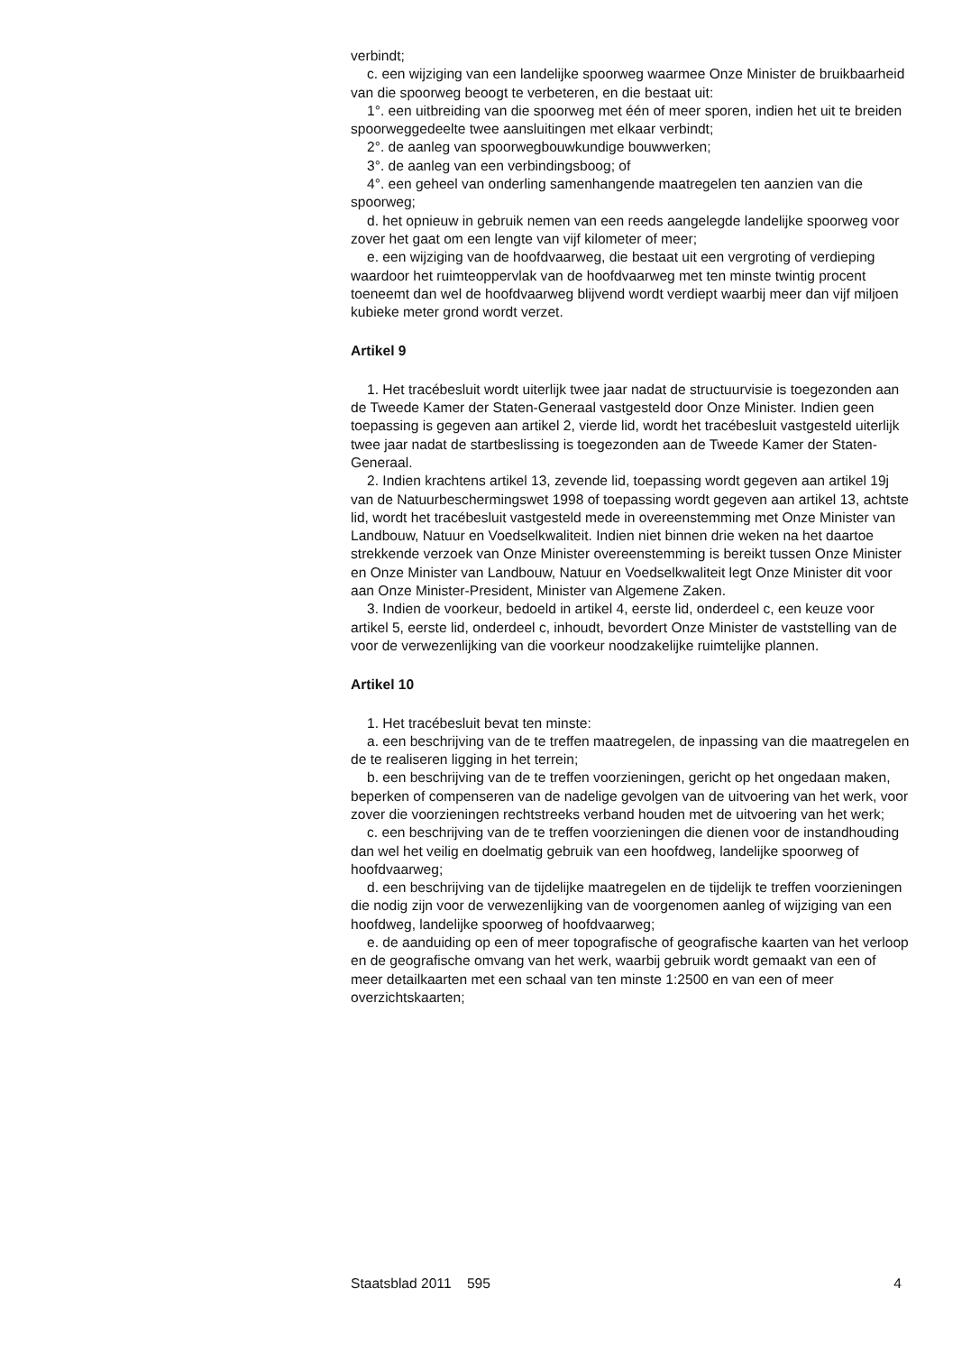verbindt;
c. een wijziging van een landelijke spoorweg waarmee Onze Minister de bruikbaarheid van die spoorweg beoogt te verbeteren, en die bestaat uit:
1°. een uitbreiding van die spoorweg met één of meer sporen, indien het uit te breiden spoorweggedeelte twee aansluitingen met elkaar verbindt;
2°. de aanleg van spoorwegbouwkundige bouwwerken;
3°. de aanleg van een verbindingsboog; of
4°. een geheel van onderling samenhangende maatregelen ten aanzien van die spoorweg;
d. het opnieuw in gebruik nemen van een reeds aangelegde landelijke spoorweg voor zover het gaat om een lengte van vijf kilometer of meer;
e. een wijziging van de hoofdvaarweg, die bestaat uit een vergroting of verdieping waardoor het ruimteoppervlak van de hoofdvaarweg met ten minste twintig procent toeneemt dan wel de hoofdvaarweg blijvend wordt verdiept waarbij meer dan vijf miljoen kubieke meter grond wordt verzet.
Artikel 9
1. Het tracébesluit wordt uiterlijk twee jaar nadat de structuurvisie is toegezonden aan de Tweede Kamer der Staten-Generaal vastgesteld door Onze Minister. Indien geen toepassing is gegeven aan artikel 2, vierde lid, wordt het tracébesluit vastgesteld uiterlijk twee jaar nadat de startbeslissing is toegezonden aan de Tweede Kamer der Staten-Generaal.
2. Indien krachtens artikel 13, zevende lid, toepassing wordt gegeven aan artikel 19j van de Natuurbeschermingswet 1998 of toepassing wordt gegeven aan artikel 13, achtste lid, wordt het tracébesluit vastgesteld mede in overeenstemming met Onze Minister van Landbouw, Natuur en Voedselkwaliteit. Indien niet binnen drie weken na het daartoe strekkende verzoek van Onze Minister overeenstemming is bereikt tussen Onze Minister en Onze Minister van Landbouw, Natuur en Voedselkwaliteit legt Onze Minister dit voor aan Onze Minister-President, Minister van Algemene Zaken.
3. Indien de voorkeur, bedoeld in artikel 4, eerste lid, onderdeel c, een keuze voor artikel 5, eerste lid, onderdeel c, inhoudt, bevordert Onze Minister de vaststelling van de voor de verwezenlijking van die voorkeur noodzakelijke ruimtelijke plannen.
Artikel 10
1. Het tracébesluit bevat ten minste:
a. een beschrijving van de te treffen maatregelen, de inpassing van die maatregelen en de te realiseren ligging in het terrein;
b. een beschrijving van de te treffen voorzieningen, gericht op het ongedaan maken, beperken of compenseren van de nadelige gevolgen van de uitvoering van het werk, voor zover die voorzieningen rechtstreeks verband houden met de uitvoering van het werk;
c. een beschrijving van de te treffen voorzieningen die dienen voor de instandhouding dan wel het veilig en doelmatig gebruik van een hoofdweg, landelijke spoorweg of hoofdvaarweg;
d. een beschrijving van de tijdelijke maatregelen en de tijdelijk te treffen voorzieningen die nodig zijn voor de verwezenlijking van de voorgenomen aanleg of wijziging van een hoofdweg, landelijke spoorweg of hoofdvaarweg;
e. de aanduiding op een of meer topografische of geografische kaarten van het verloop en de geografische omvang van het werk, waarbij gebruik wordt gemaakt van een of meer detailkaarten met een schaal van ten minste 1:2500 en van een of meer overzichtskaarten;
Staatsblad 2011 595 4